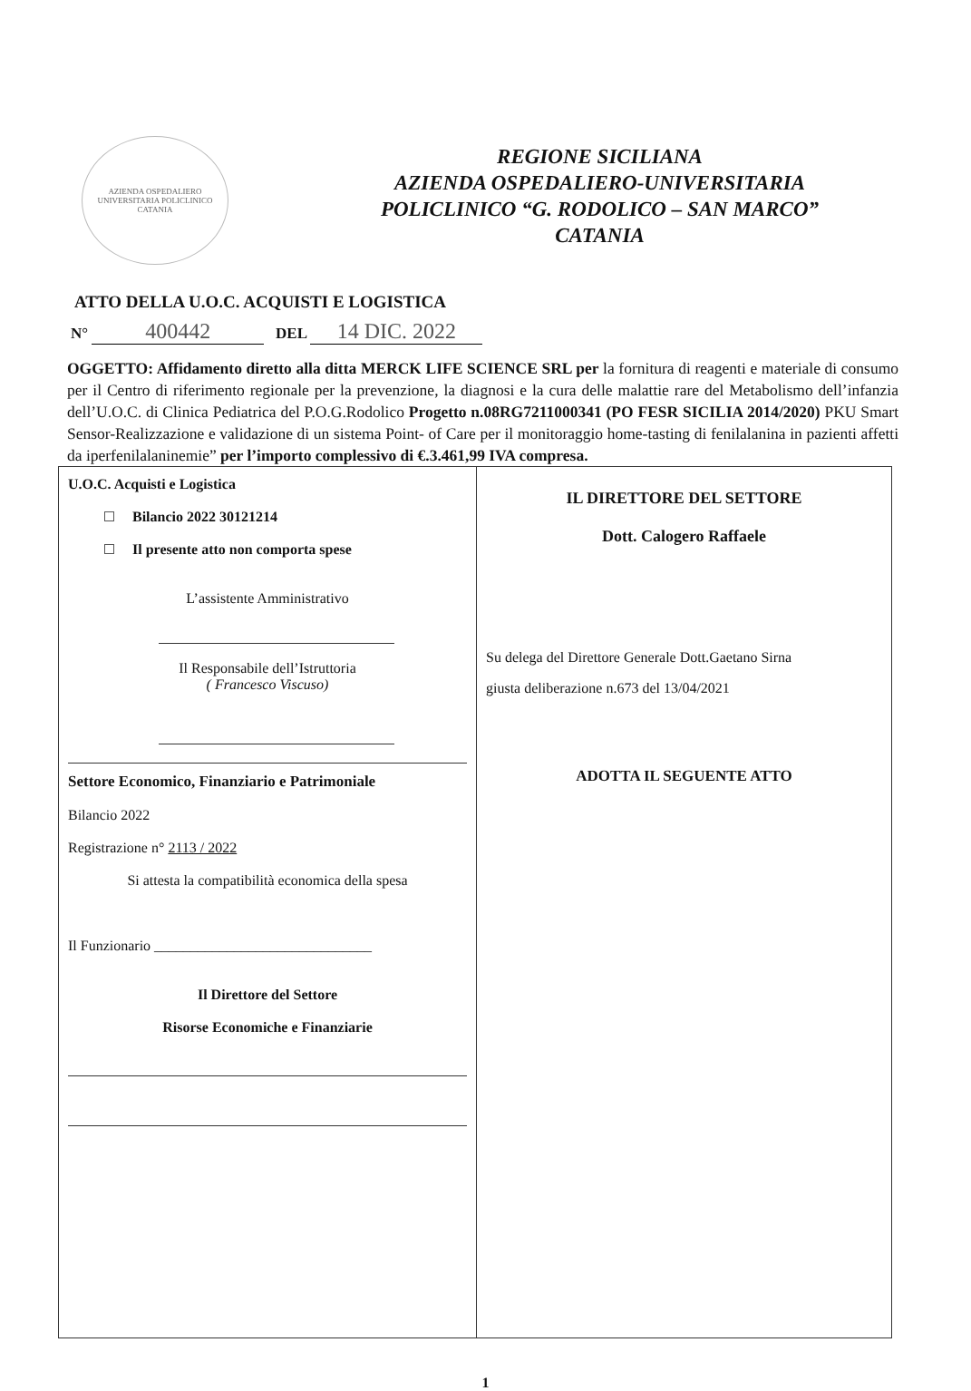AZIENDA OSPEDALIERO UNIVERSITARIA POLICLINICO
CATANIA
REGIONE SICILIANA
AZIENDA OSPEDALIERO-UNIVERSITARIA
POLICLINICO “G. RODOLICO – SAN MARCO”
CATANIA
ATTO DELLA U.O.C. ACQUISTI E LOGISTICA
N° 400442 DEL 14 DIC. 2022
OGGETTO: Affidamento diretto alla ditta MERCK LIFE SCIENCE SRL per la fornitura di reagenti e materiale di consumo per il Centro di riferimento regionale per la prevenzione, la diagnosi e la cura delle malattie rare del Metabolismo dell’infanzia dell’U.O.C. di Clinica Pediatrica del P.O.G.Rodolico Progetto n.08RG7211000341 (PO FESR SICILIA 2014/2020) PKU Smart Sensor-Realizzazione e validazione di un sistema Point- of Care per il monitoraggio home-tasting di fenilalanina in pazienti affetti da iperfenilalaninemie” per l’importo complessivo di €.3.461,99 IVA compresa.
| U.O.C. Acquisti e Logistica Bilancio 2022 30121214 Il presente atto non comporta spese L’assistente Amministrativo Il Responsabile dell’Istruttoria ( Francesco Viscuso) Settore Economico, Finanziario e Patrimoniale Bilancio 2022 Registrazione n° 2113 / 2022 Si attesta la compatibilità economica della spesa Il Funzionario ______________________________ Il Direttore del Settore Risorse Economiche e Finanziarie | IL DIRETTORE DEL SETTORE Dott. Calogero Raffaele Su delega del Direttore Generale Dott.Gaetano Sirna giusta deliberazione n.673 del 13/04/2021 ADOTTA IL SEGUENTE ATTO |
1